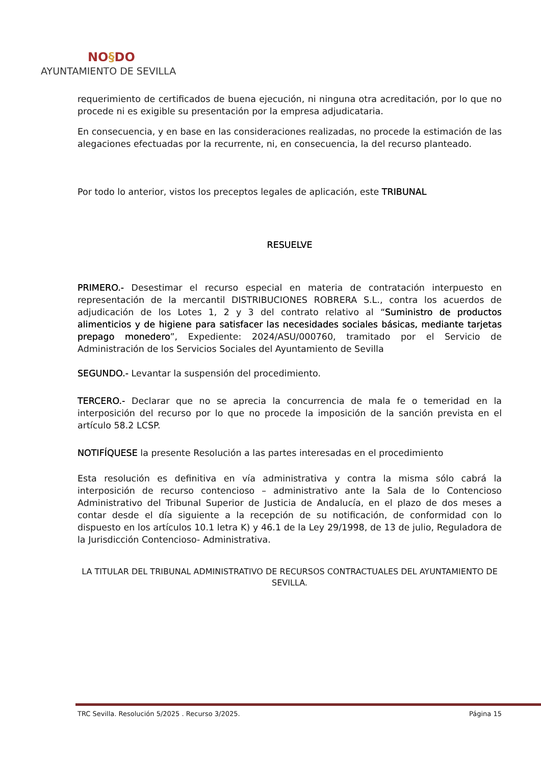NO§DO
AYUNTAMIENTO DE SEVILLA
requerimiento de certificados de buena ejecución, ni ninguna otra acreditación, por lo que no procede ni es exigible su presentación por la empresa adjudicataria.
En consecuencia, y en base en las consideraciones realizadas, no procede la estimación de las alegaciones efectuadas por la recurrente, ni, en consecuencia, la del recurso planteado.
Por todo lo anterior, vistos los preceptos legales de aplicación, este TRIBUNAL
RESUELVE
PRIMERO.- Desestimar el recurso especial en materia de contratación interpuesto en representación de la mercantil DISTRIBUCIONES ROBRERA S.L., contra los acuerdos de adjudicación de los Lotes 1, 2 y 3 del contrato relativo al “Suministro de productos alimenticios y de higiene para satisfacer las necesidades sociales básicas, mediante tarjetas prepago monedero”, Expediente: 2024/ASU/000760, tramitado por el Servicio de Administración de los Servicios Sociales del Ayuntamiento de Sevilla
SEGUNDO.- Levantar la suspensión del procedimiento.
TERCERO.- Declarar que no se aprecia la concurrencia de mala fe o temeridad en la interposición del recurso por lo que no procede la imposición de la sanción prevista en el artículo 58.2 LCSP.
NOTIFÍQUESE la presente Resolución a las partes interesadas en el procedimiento
Esta resolución es definitiva en vía administrativa y contra la misma sólo cabrá la interposición de recurso contencioso – administrativo ante la Sala de lo Contencioso Administrativo del Tribunal Superior de Justicia de Andalucía, en el plazo de dos meses a contar desde el día siguiente a la recepción de su notificación, de conformidad con lo dispuesto en los artículos 10.1 letra K) y 46.1 de la Ley 29/1998, de 13 de julio, Reguladora de la Jurisdicción Contencioso- Administrativa.
LA TITULAR DEL TRIBUNAL ADMINISTRATIVO DE RECURSOS CONTRACTUALES DEL AYUNTAMIENTO DE SEVILLA.
TRC Sevilla. Resolución 5/2025 . Recurso 3/2025. Página 15